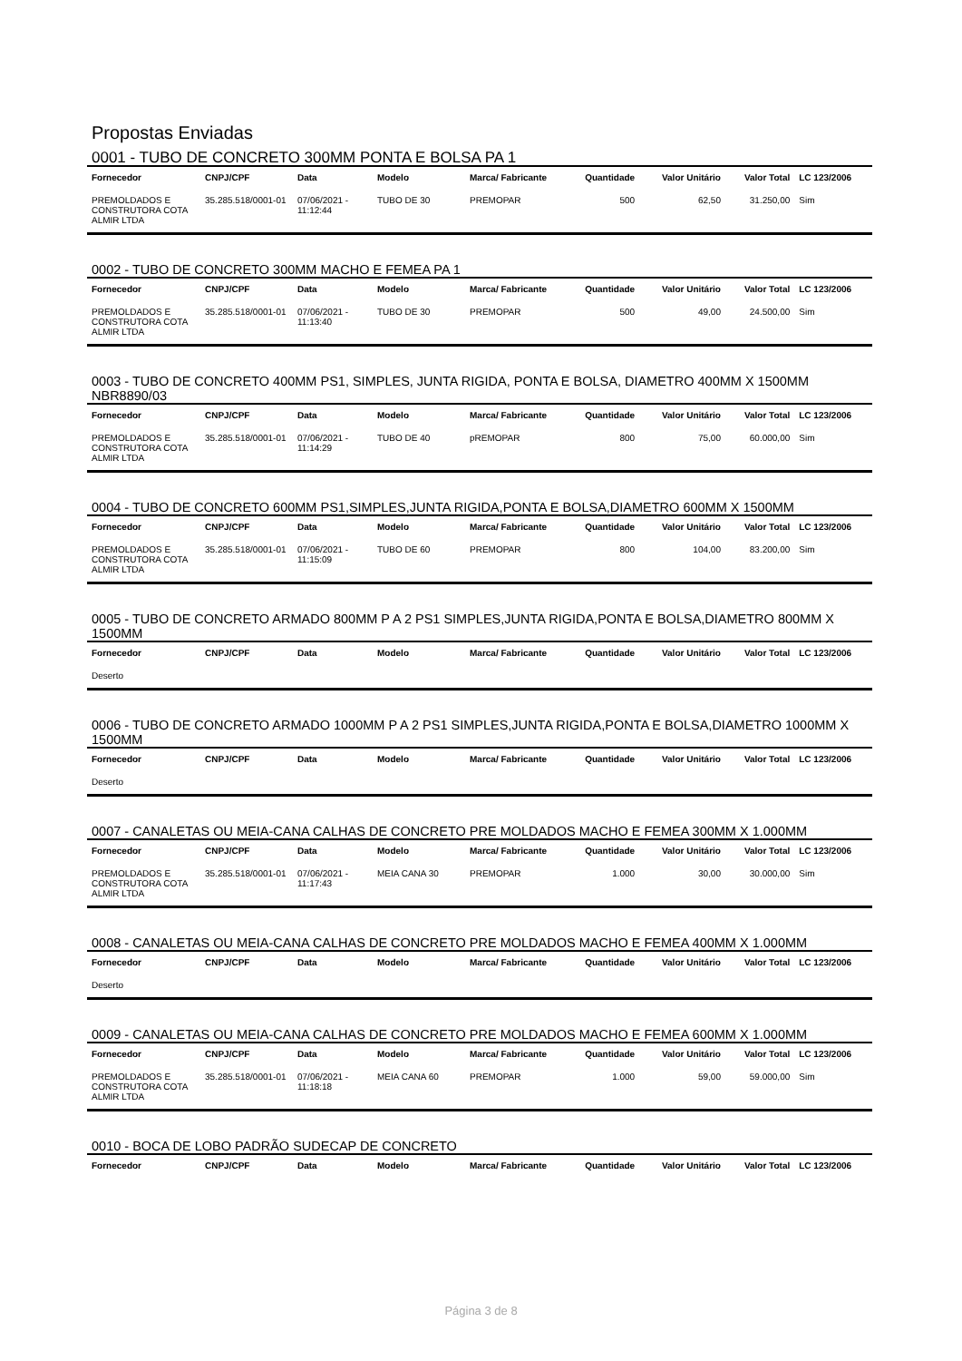Propostas Enviadas
0001 - TUBO DE CONCRETO 300MM PONTA E BOLSA PA 1
| Fornecedor | CNPJ/CPF | Data | Modelo | Marca/ Fabricante | Quantidade | Valor Unitário | Valor Total | LC 123/2006 |
| --- | --- | --- | --- | --- | --- | --- | --- | --- |
| PREMOLDADOS E CONSTRUTORA COTA ALMIR LTDA | 35.285.518/0001-01 | 07/06/2021 - 11:12:44 | TUBO DE 30 | PREMOPAR | 500 | 62,50 | 31.250,00 | Sim |
0002 - TUBO DE CONCRETO 300MM MACHO E FEMEA PA 1
| Fornecedor | CNPJ/CPF | Data | Modelo | Marca/ Fabricante | Quantidade | Valor Unitário | Valor Total | LC 123/2006 |
| --- | --- | --- | --- | --- | --- | --- | --- | --- |
| PREMOLDADOS E CONSTRUTORA COTA ALMIR LTDA | 35.285.518/0001-01 | 07/06/2021 - 11:13:40 | TUBO DE 30 | PREMOPAR | 500 | 49,00 | 24.500,00 | Sim |
0003 - TUBO DE CONCRETO 400MM PS1, SIMPLES, JUNTA RIGIDA, PONTA E BOLSA, DIAMETRO 400MM X 1500MM NBR8890/03
| Fornecedor | CNPJ/CPF | Data | Modelo | Marca/ Fabricante | Quantidade | Valor Unitário | Valor Total | LC 123/2006 |
| --- | --- | --- | --- | --- | --- | --- | --- | --- |
| PREMOLDADOS E CONSTRUTORA COTA ALMIR LTDA | 35.285.518/0001-01 | 07/06/2021 - 11:14:29 | TUBO DE 40 | pREMOPAR | 800 | 75,00 | 60.000,00 | Sim |
0004 - TUBO DE CONCRETO 600MM PS1,SIMPLES,JUNTA RIGIDA,PONTA E BOLSA,DIAMETRO 600MM X 1500MM
| Fornecedor | CNPJ/CPF | Data | Modelo | Marca/ Fabricante | Quantidade | Valor Unitário | Valor Total | LC 123/2006 |
| --- | --- | --- | --- | --- | --- | --- | --- | --- |
| PREMOLDADOS E CONSTRUTORA COTA ALMIR LTDA | 35.285.518/0001-01 | 07/06/2021 - 11:15:09 | TUBO DE 60 | PREMOPAR | 800 | 104,00 | 83.200,00 | Sim |
0005 - TUBO DE CONCRETO ARMADO 800MM P A 2 PS1 SIMPLES,JUNTA RIGIDA,PONTA E BOLSA,DIAMETRO 800MM X 1500MM
| Fornecedor | CNPJ/CPF | Data | Modelo | Marca/ Fabricante | Quantidade | Valor Unitário | Valor Total | LC 123/2006 |
| --- | --- | --- | --- | --- | --- | --- | --- | --- |
| Deserto | | | | | | | | |
0006 - TUBO DE CONCRETO ARMADO 1000MM P A 2 PS1 SIMPLES,JUNTA RIGIDA,PONTA E BOLSA,DIAMETRO 1000MM X 1500MM
| Fornecedor | CNPJ/CPF | Data | Modelo | Marca/ Fabricante | Quantidade | Valor Unitário | Valor Total | LC 123/2006 |
| --- | --- | --- | --- | --- | --- | --- | --- | --- |
| Deserto | | | | | | | | |
0007 - CANALETAS OU MEIA-CANA CALHAS DE CONCRETO PRE MOLDADOS MACHO E FEMEA 300MM X 1.000MM
| Fornecedor | CNPJ/CPF | Data | Modelo | Marca/ Fabricante | Quantidade | Valor Unitário | Valor Total | LC 123/2006 |
| --- | --- | --- | --- | --- | --- | --- | --- | --- |
| PREMOLDADOS E CONSTRUTORA COTA ALMIR LTDA | 35.285.518/0001-01 | 07/06/2021 - 11:17:43 | MEIA CANA 30 | PREMOPAR | 1.000 | 30,00 | 30.000,00 | Sim |
0008 - CANALETAS OU MEIA-CANA CALHAS DE CONCRETO PRE MOLDADOS MACHO E FEMEA 400MM X 1.000MM
| Fornecedor | CNPJ/CPF | Data | Modelo | Marca/ Fabricante | Quantidade | Valor Unitário | Valor Total | LC 123/2006 |
| --- | --- | --- | --- | --- | --- | --- | --- | --- |
| Deserto | | | | | | | | |
0009 - CANALETAS OU MEIA-CANA CALHAS DE CONCRETO PRE MOLDADOS MACHO E FEMEA 600MM X 1.000MM
| Fornecedor | CNPJ/CPF | Data | Modelo | Marca/ Fabricante | Quantidade | Valor Unitário | Valor Total | LC 123/2006 |
| --- | --- | --- | --- | --- | --- | --- | --- | --- |
| PREMOLDADOS E CONSTRUTORA COTA ALMIR LTDA | 35.285.518/0001-01 | 07/06/2021 - 11:18:18 | MEIA CANA 60 | PREMOPAR | 1.000 | 59,00 | 59.000,00 | Sim |
0010 - BOCA DE LOBO PADRÃO SUDECAP DE CONCRETO
| Fornecedor | CNPJ/CPF | Data | Modelo | Marca/ Fabricante | Quantidade | Valor Unitário | Valor Total | LC 123/2006 |
| --- | --- | --- | --- | --- | --- | --- | --- | --- |
Página 3 de 8